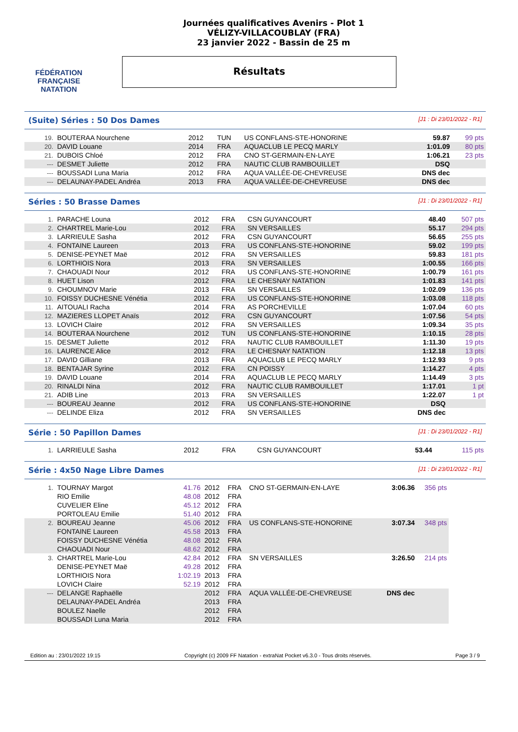FÉDÉRATION FRANÇAISE
NATATION
Journées qualificatives Avenirs - Plot 1
VÉLIZY-VILLACOUBLAY (FRA)
23 janvier 2022 - Bassin de 25 m
Résultats
(Suite) Séries : 50 Dos Dames [J1 : Di 23/01/2022 - R1]
| 19. | BOUTERAA Nourchene | 2012 | TUN | US CONFLANS-STE-HONORINE | 59.87 | 99 pts |
| 20. | DAVID Louane | 2014 | FRA | AQUACLUB LE PECQ MARLY | 1:01.09 | 80 pts |
| 21. | DUBOIS Chloé | 2012 | FRA | CNO ST-GERMAIN-EN-LAYE | 1:06.21 | 23 pts |
| --- | DESMET Juliette | 2012 | FRA | NAUTIC CLUB RAMBOUILLET | DSQ | |
| --- | BOUSSADI Luna Maria | 2012 | FRA | AQUA VALLÉE-DE-CHEVREUSE | DNS dec | |
| --- | DELAUNAY-PADEL Andréa | 2013 | FRA | AQUA VALLÉE-DE-CHEVREUSE | DNS dec | |
Séries : 50 Brasse Dames [J1 : Di 23/01/2022 - R1]
| 1. | PARACHE Louna | 2012 | FRA | CSN GUYANCOURT | 48.40 | 507 pts |
| 2. | CHARTREL Marie-Lou | 2012 | FRA | SN VERSAILLES | 55.17 | 294 pts |
| 3. | LARRIEULE Sasha | 2012 | FRA | CSN GUYANCOURT | 56.65 | 255 pts |
| 4. | FONTAINE Laureen | 2013 | FRA | US CONFLANS-STE-HONORINE | 59.02 | 199 pts |
| 5. | DENISE-PEYNET Maë | 2012 | FRA | SN VERSAILLES | 59.83 | 181 pts |
| 6. | LORTHIOIS Nora | 2013 | FRA | SN VERSAILLES | 1:00.55 | 166 pts |
| 7. | CHAOUADI Nour | 2012 | FRA | US CONFLANS-STE-HONORINE | 1:00.79 | 161 pts |
| 8. | HUET Lison | 2012 | FRA | LE CHESNAY NATATION | 1:01.83 | 141 pts |
| 9. | CHOUMNOV Marie | 2013 | FRA | SN VERSAILLES | 1:02.09 | 136 pts |
| 10. | FOISSY DUCHESNE Vénétia | 2012 | FRA | US CONFLANS-STE-HONORINE | 1:03.08 | 118 pts |
| 11. | AITOUALI Racha | 2014 | FRA | AS PORCHEVILLE | 1:07.04 | 60 pts |
| 12. | MAZIERES LLOPET Anaïs | 2012 | FRA | CSN GUYANCOURT | 1:07.56 | 54 pts |
| 13. | LOVICH Claire | 2012 | FRA | SN VERSAILLES | 1:09.34 | 35 pts |
| 14. | BOUTERAA Nourchene | 2012 | TUN | US CONFLANS-STE-HONORINE | 1:10.15 | 28 pts |
| 15. | DESMET Juliette | 2012 | FRA | NAUTIC CLUB RAMBOUILLET | 1:11.30 | 19 pts |
| 16. | LAURENCE Alice | 2012 | FRA | LE CHESNAY NATATION | 1:12.18 | 13 pts |
| 17. | DAVID Gilliane | 2013 | FRA | AQUACLUB LE PECQ MARLY | 1:12.93 | 9 pts |
| 18. | BENTAJAR Syrine | 2012 | FRA | CN POISSY | 1:14.27 | 4 pts |
| 19. | DAVID Louane | 2014 | FRA | AQUACLUB LE PECQ MARLY | 1:14.49 | 3 pts |
| 20. | RINALDI Nina | 2012 | FRA | NAUTIC CLUB RAMBOUILLET | 1:17.01 | 1 pt |
| 21. | ADIB Line | 2013 | FRA | SN VERSAILLES | 1:22.07 | 1 pt |
| --- | BOUREAU Jeanne | 2012 | FRA | US CONFLANS-STE-HONORINE | DSQ | |
| --- | DELINDE Eliza | 2012 | FRA | SN VERSAILLES | DNS dec | |
Série : 50 Papillon Dames [J1 : Di 23/01/2022 - R1]
| 1. | LARRIEULE Sasha | 2012 | FRA | CSN GUYANCOURT | 53.44 | 115 pts |
Série : 4x50 Nage Libre Dames [J1 : Di 23/01/2022 - R1]
| 1. | TOURNAY Margot | 41.76 | 2012 | FRA | CNO ST-GERMAIN-EN-LAYE | 3:06.36 | 356 pts |
| | RIO Emilie | 48.08 | 2012 | FRA | | | |
| | CUVELIER Eline | 45.12 | 2012 | FRA | | | |
| | PORTOLEAU Emilie | 51.40 | 2012 | FRA | | | |
| 2. | BOUREAU Jeanne | 45.06 | 2012 | FRA | US CONFLANS-STE-HONORINE | 3:07.34 | 348 pts |
| | FONTAINE Laureen | 45.58 | 2013 | FRA | | | |
| | FOISSY DUCHESNE Vénétia | 48.08 | 2012 | FRA | | | |
| | CHAOUADI Nour | 48.62 | 2012 | FRA | | | |
| 3. | CHARTREL Marie-Lou | 42.84 | 2012 | FRA | SN VERSAILLES | 3:26.50 | 214 pts |
| | DENISE-PEYNET Maë | 49.28 | 2012 | FRA | | | |
| | LORTHIOIS Nora | 1:02.19 | 2013 | FRA | | | |
| | LOVICH Claire | 52.19 | 2012 | FRA | | | |
| --- | DELANGE Raphaëlle | | 2012 | FRA | AQUA VALLÉE-DE-CHEVREUSE | DNS dec | |
| | DELAUNAY-PADEL Andréa | | 2013 | FRA | | | |
| | BOULEZ Naelle | | 2012 | FRA | | | |
| | BOUSSADI Luna Maria | | 2012 | FRA | | | |
Edition au : 23/01/2022 19:15 Copyright (c) 2009 FF Natation - extraNat Pocket v6.3.0 - Tous droits réservés. Page 3 / 9